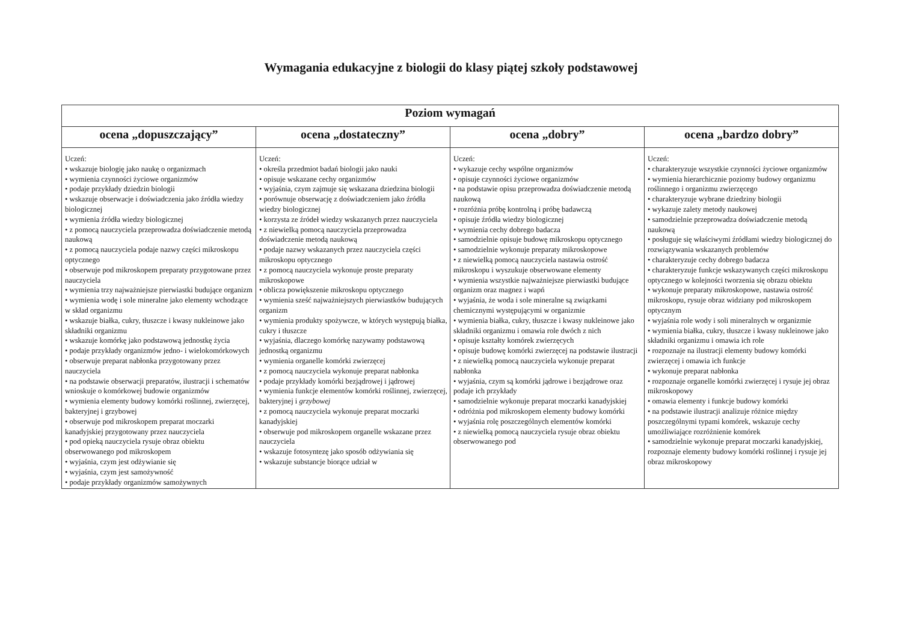Wymagania edukacyjne z biologii do klasy piątej szkoły podstawowej
| Poziom wymagań | | | |
| --- | --- | --- | --- |
| ocena „dopuszczający” | ocena „dostateczny” | ocena „dobry” | ocena „bardzo dobry” |
| Uczeń: • wskazuje biologię jako naukę o organizmach • wymienia czynności życiowe organizmów • podaje przykłady dziedzin biologii • wskazuje obserwacje i doświadczenia jako źródła wiedzy biologicznej • wymienia źródła wiedzy biologicznej • z pomocą nauczyciela przeprowadza doświadczenie metodą naukową • z pomocą nauczyciela podaje nazwy części mikroskopu optycznego • obserwuje pod mikroskopem preparaty przygotowane przez nauczyciela • wymienia trzy najważniejsze pierwiastki budujące organizm • wymienia wodę i sole mineralne jako elementy wchodzące w skład organizmu • wskazuje białka, cukry, tłuszcze i kwasy nukleinowe jako składniki organizmu • wskazuje komórkę jako podstawową jednostkę życia • podaje przykłady organizmów jedno- i wielokomórkowych • obserwuje preparat nabłonka przygotowany przez nauczyciela • na podstawie obserwacji preparatów, ilustracji i schematów wnioskuje o komórkowej budowie organizmów • wymienia elementy budowy komórki roślinnej, zwierzęcej, bakteryjnej i grzybowej • obserwuje pod mikroskopem preparat moczarki kanadyjskiej przygotowany przez nauczyciela • pod opieką nauczyciela rysuje obraz obiektu obserwowanego pod mikroskopem • wyjaśnia, czym jest odżywianie się • wyjaśnia, czym jest samożywność • podaje przykłady organizmów samożywnych | Uczeń: • określa przedmiot badań biologii jako nauki • opisuje wskazane cechy organizmów • wyjaśnia, czym zajmuje się wskazana dziedzina biologii • porównuje obserwację z doświadczeniem jako źródła wiedzy biologicznej • korzysta ze źródeł wiedzy wskazanych przez nauczyciela • z niewielką pomocą nauczyciela przeprowadza doświadczenie metodą naukową • podaje nazwy wskazanych przez nauczyciela części mikroskopu optycznego • z pomocą nauczyciela wykonuje proste preparaty mikroskopowe • oblicza powiększenie mikroskopu optycznego • wymienia sześć najważniejszych pierwiastków budujących organizm • wymienia produkty spożywcze, w których występują białka, cukry i tłuszcze • wyjaśnia, dlaczego komórkę nazywamy podstawową jednostką organizmu • wymienia organelle komórki zwierzęcej • z pomocą nauczyciela wykonuje preparat nabłonka • podaje przykłady komórki bezjądrowej i jądrowej • wymienia funkcje elementów komórki roślinnej, zwierzęcej, bakteryjnej i grzybowej • z pomocą nauczyciela wykonuje preparat moczarki kanadyjskiej • obserwuje pod mikroskopem organelle wskazane przez nauczyciela • wskazuje fotosyntezę jako sposób odżywiania się • wskazuje substancje biorące udział w | Uczeń: • wykazuje cechy wspólne organizmów • opisuje czynności życiowe organizmów • na podstawie opisu przeprowadza doświadczenie metodą naukową • rozróżnia próbę kontrolną i próbę badawczą • opisuje źródła wiedzy biologicznej • wymienia cechy dobrego badacza • samodzielnie opisuje budowę mikroskopu optycznego • samodzielnie wykonuje preparaty mikroskopowe • z niewielką pomocą nauczyciela nastawia ostrość mikroskopu i wyszukuje obserwowane elementy • wymienia wszystkie najważniejsze pierwiastki budujące organizm oraz magnez i wapń • wyjaśnia, że woda i sole mineralne są związkami chemicznymi występującymi w organizmie • wymienia białka, cukry, tłuszcze i kwasy nukleinowe jako składniki organizmu i omawia role dwóch z nich • opisuje kształty komórek zwierzęcych • opisuje budowę komórki zwierzęcej na podstawie ilustracji • z niewielką pomocą nauczyciela wykonuje preparat nabłonka • wyjaśnia, czym są komórki jądrowe i bezjądrowe oraz podaje ich przykłady • samodzielnie wykonuje preparat moczarki kanadyjskiej • odróżnia pod mikroskopem elementy budowy komórki • wyjaśnia rolę poszczególnych elementów komórki • z niewielką pomocą nauczyciela rysuje obraz obiektu obserwowanego pod | Uczeń: • charakteryzuje wszystkie czynności życiowe organizmów • wymienia hierarchicznie poziomy budowy organizmu roślinnego i organizmu zwierzęcego • charakteryzuje wybrane dziedziny biologii • wykazuje zalety metody naukowej • samodzielnie przeprowadza doświadczenie metodą naukową • posługuje się właściwymi źródłami wiedzy biologicznej do rozwiązywania wskazanych problemów • charakteryzuje cechy dobrego badacza • charakteryzuje funkcje wskazywanych części mikroskopu optycznego w kolejności tworzenia się obrazu obiektu • wykonuje preparaty mikroskopowe, nastawia ostrość mikroskopu, rysuje obraz widziany pod mikroskopem optycznym • wyjaśnia role wody i soli mineralnych w organizmie • wymienia białka, cukry, tłuszcze i kwasy nukleinowe jako składniki organizmu i omawia ich role • rozpoznaje na ilustracji elementy budowy komórki zwierzęcej i omawia ich funkcje • wykonuje preparat nabłonka • rozpoznaje organelle komórki zwierzęcej i rysuje jej obraz mikroskopowy • omawia elementy i funkcje budowy komórki • na podstawie ilustracji analizuje różnice między poszczególnymi typami komórek, wskazuje cechy umożliwiające rozróżnienie komórek • samodzielnie wykonuje preparat moczarki kanadyjskiej, rozpoznaje elementy budowy komórki roślinnej i rysuje jej obraz mikroskopowy |